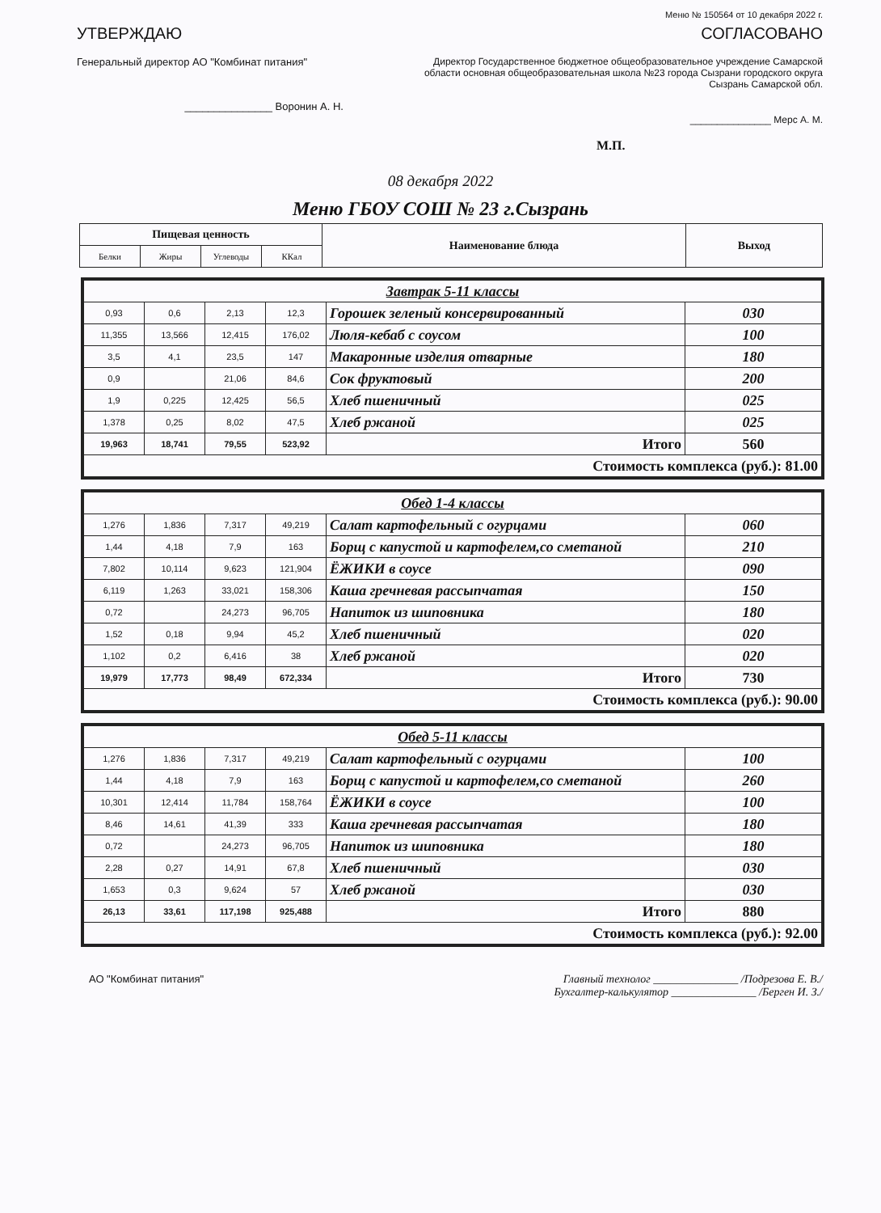Меню № 150564 от 10 декабря 2022 г.
УТВЕРЖДАЮ
Генеральный директор АО "Комбинат питания"
_______________ Воронин А. Н.
СОГЛАСОВАНО
Директор Государственное бюджетное общеобразовательное учреждение Самарской области основная общеобразовательная школа №23 города Сызрани городского округа Сызрань Самарской обл.
_______________ Мерс А. М.
М.П.
08 декабря 2022
Меню ГБОУ СОШ № 23 г.Сызрань
| Пищевая ценность | | | | Наименование блюда | Выход |
| --- | --- | --- | --- | --- | --- |
| Белки | Жиры | Углеводы | ККал | | |
| Завтрак 5-11 классы | | | | | |
| 0,93 | 0,6 | 2,13 | 12,3 | Горошек зеленый консервированный | 030 |
| 11,355 | 13,566 | 12,415 | 176,02 | Люля-кебаб с соусом | 100 |
| 3,5 | 4,1 | 23,5 | 147 | Макаронные изделия отварные | 180 |
| 0,9 | | 21,06 | 84,6 | Сок фруктовый | 200 |
| 1,9 | 0,225 | 12,425 | 56,5 | Хлеб пшеничный | 025 |
| 1,378 | 0,25 | 8,02 | 47,5 | Хлеб ржаной | 025 |
| 19,963 | 18,741 | 79,55 | 523,92 | Итого | 560 |
| Стоимость комплекса (руб.): 81.00 | | | | | |
| Обед 1-4 классы | | | | | |
| 1,276 | 1,836 | 7,317 | 49,219 | Салат картофельный с огурцами | 060 |
| 1,44 | 4,18 | 7,9 | 163 | Борщ с капустой и картофелем,со сметаной | 210 |
| 7,802 | 10,114 | 9,623 | 121,904 | ЁЖИКИ в соусе | 090 |
| 6,119 | 1,263 | 33,021 | 158,306 | Каша гречневая рассыпчатая | 150 |
| 0,72 | | 24,273 | 96,705 | Напиток из шиповника | 180 |
| 1,52 | 0,18 | 9,94 | 45,2 | Хлеб пшеничный | 020 |
| 1,102 | 0,2 | 6,416 | 38 | Хлеб ржаной | 020 |
| 19,979 | 17,773 | 98,49 | 672,334 | Итого | 730 |
| Стоимость комплекса (руб.): 90.00 | | | | | |
| Обед 5-11 классы | | | | | |
| 1,276 | 1,836 | 7,317 | 49,219 | Салат картофельный с огурцами | 100 |
| 1,44 | 4,18 | 7,9 | 163 | Борщ с капустой и картофелем,со сметаной | 260 |
| 10,301 | 12,414 | 11,784 | 158,764 | ЁЖИКИ в соусе | 100 |
| 8,46 | 14,61 | 41,39 | 333 | Каша гречневая рассыпчатая | 180 |
| 0,72 | | 24,273 | 96,705 | Напиток из шиповника | 180 |
| 2,28 | 0,27 | 14,91 | 67,8 | Хлеб пшеничный | 030 |
| 1,653 | 0,3 | 9,624 | 57 | Хлеб ржаной | 030 |
| 26,13 | 33,61 | 117,198 | 925,488 | Итого | 880 |
| Стоимость комплекса (руб.): 92.00 | | | | | |
АО "Комбинат питания" Главный технолог _______________ /Подрезова Е. В./
Бухгалтер-калькулятор _______________ /Берген И. З./